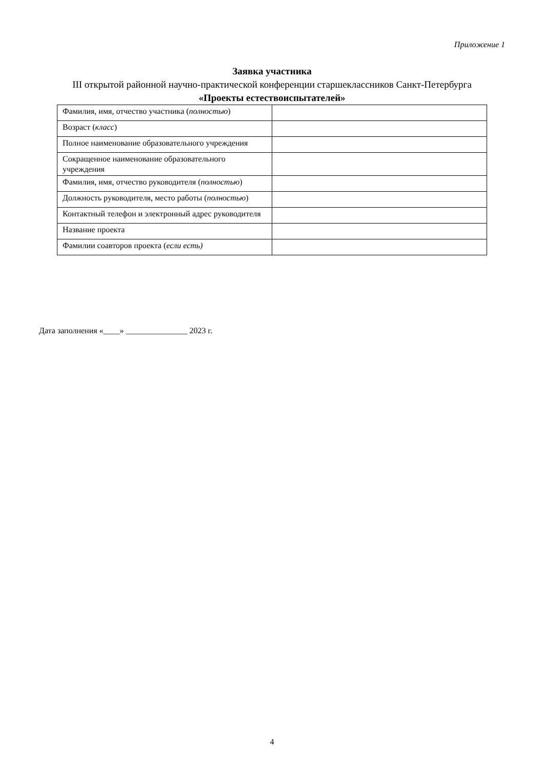Приложение 1
Заявка участника
III открытой районной научно-практической конференции старшеклассников Санкт-Петербурга
«Проекты естествоиспытателей»
| Фамилия, имя, отчество участника ( полностью ) | |
| Возраст ( класс ) | |
| Полное наименование образовательного учреждения | |
| Сокращенное наименование образовательного учреждения | |
| Фамилия, имя, отчество руководителя ( полностью ) | |
| Должность руководителя, место работы ( полностью ) | |
| Контактный телефон и электронный адрес руководителя | |
| Название проекта | |
| Фамилии соавторов проекта ( если есть) | |
Дата заполнения «____» _______________ 2023 г.
4